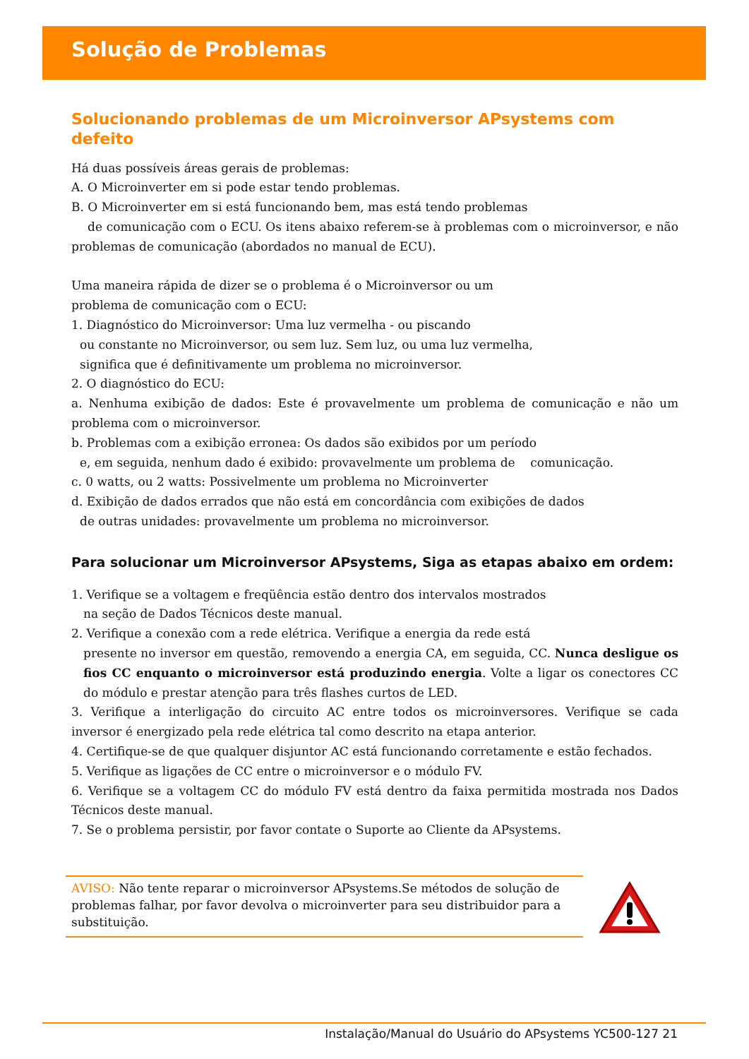Solução de Problemas
Solucionando problemas de um Microinversor APsystems com defeito
Há duas possíveis áreas gerais de problemas:
A. O Microinverter em si pode estar tendo problemas.
B. O Microinverter em si está funcionando bem, mas está tendo problemas
de comunicação com o ECU. Os itens abaixo referem-se à problemas com o microinversor, e não problemas de comunicação (abordados no manual de ECU).
Uma maneira rápida de dizer se o problema é o Microinversor ou um
problema de comunicação com o ECU:
1. Diagnóstico do Microinversor: Uma luz vermelha - ou piscando
ou constante no Microinversor, ou sem luz. Sem luz, ou uma luz vermelha,
significa que é definitivamente um problema no microinversor.
2. O diagnóstico do ECU:
a. Nenhuma exibição de dados: Este é provavelmente um problema de comunicação e não um problema com o microinversor.
b. Problemas com a exibição erronea: Os dados são exibidos por um período
e, em seguida, nenhum dado é exibido: provavelmente um problema de comunicação.
c. 0 watts, ou 2 watts: Possivelmente um problema no Microinverter
d. Exibição de dados errados que não está em concordância com exibições de dados
de outras unidades: provavelmente um problema no microinversor.
Para solucionar um Microinversor APsystems, Siga as etapas abaixo em ordem:
1. Verifique se a voltagem e freqüência estão dentro dos intervalos mostrados
na seção de Dados Técnicos deste manual.
2. Verifique a conexão com a rede elétrica. Verifique a energia da rede está
presente no inversor em questão, removendo a energia CA, em seguida, CC. Nunca desligue os fios CC enquanto o microinversor está produzindo energia. Volte a ligar os conectores CC do módulo e prestar atenção para três flashes curtos de LED.
3. Verifique a interligação do circuito AC entre todos os microinversores. Verifique se cada inversor é energizado pela rede elétrica tal como descrito na etapa anterior.
4. Certifique-se de que qualquer disjuntor AC está funcionando corretamente e estão fechados.
5. Verifique as ligações de CC entre o microinversor e o módulo FV.
6. Verifique se a voltagem CC do módulo FV está dentro da faixa permitida mostrada nos Dados Técnicos deste manual.
7. Se o problema persistir, por favor contate o Suporte ao Cliente da APsystems.
AVISO: Não tente reparar o microinversor APsystems.Se métodos de solução de problemas falhar, por favor devolva o microinverter para seu distribuidor para a substituição.
Instalação/Manual do Usuário do APsystems YC500-127 21